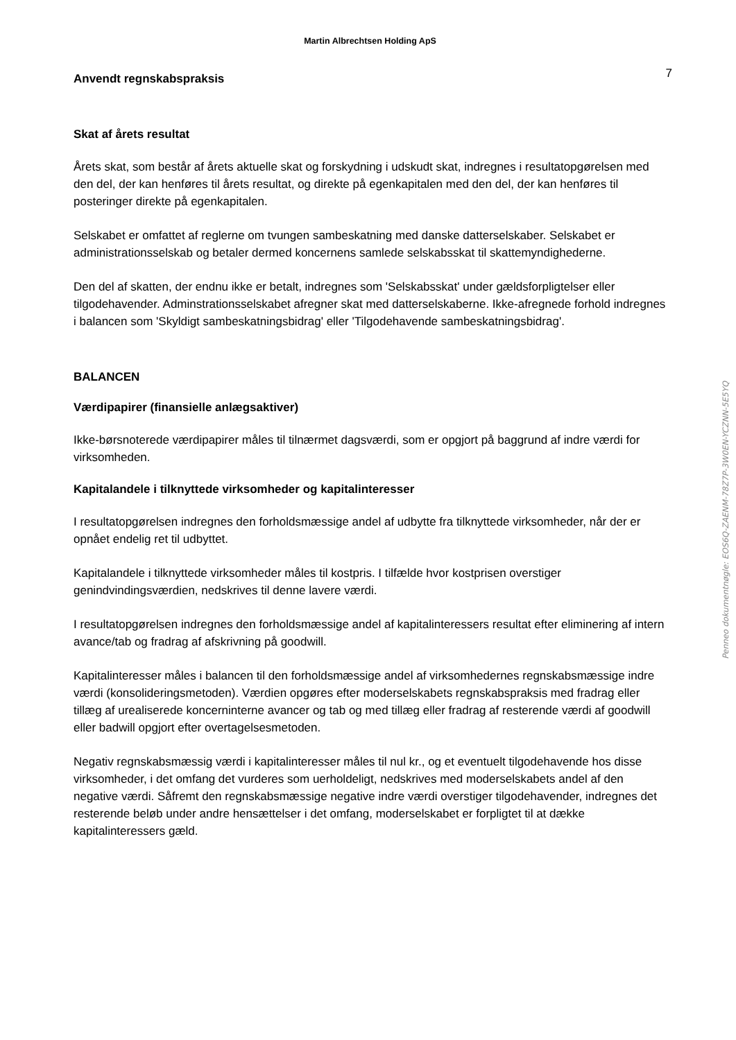Martin Albrechtsen Holding ApS
Anvendt regnskabspraksis
7
Skat af årets resultat
Årets skat, som består af årets aktuelle skat og forskydning i udskudt skat, indregnes i resultatopgørelsen med den del, der kan henføres til årets resultat, og direkte på egenkapitalen med den del, der kan henføres til posteringer direkte på egenkapitalen.
Selskabet er omfattet af reglerne om tvungen sambeskatning med danske datterselskaber. Selskabet er administrationsselskab og betaler dermed koncernens samlede selskabsskat til skattemyndighederne.
Den del af skatten, der endnu ikke er betalt, indregnes som 'Selskabsskat' under gældsforpligtelser eller tilgodehavender. Adminstrationsselskabet afregner skat med datterselskaberne. Ikke-afregnede forhold indregnes i balancen som 'Skyldigt sambeskatningsbidrag' eller 'Tilgodehavende sambeskatningsbidrag'.
BALANCEN
Værdipapirer (finansielle anlægsaktiver)
Ikke-børsnoterede værdipapirer måles til tilnærmet dagsværdi, som er opgjort på baggrund af indre værdi for virksomheden.
Kapitalandele i tilknyttede virksomheder og kapitalinteresser
I resultatopgørelsen indregnes den forholdsmæssige andel af udbytte fra tilknyttede virksomheder, når der er opnået endelig ret til udbyttet.
Kapitalandele i tilknyttede virksomheder måles til kostpris. I tilfælde hvor kostprisen overstiger genindvindingsværdien, nedskrives til denne lavere værdi.
I resultatopgørelsen indregnes den forholdsmæssige andel af kapitalinteressers resultat efter eliminering af intern avance/tab og fradrag af afskrivning på goodwill.
Kapitalinteresser måles i balancen til den forholdsmæssige andel af virksomhedernes regnskabsmæssige indre værdi (konsolideringsmetoden). Værdien opgøres efter moderselskabets regnskabspraksis med fradrag eller tillæg af urealiserede koncerninterne avancer og tab og med tillæg eller fradrag af resterende værdi af goodwill eller badwill opgjort efter overtagelsesmetoden.
Negativ regnskabsmæssig værdi i kapitalinteresser måles til nul kr., og et eventuelt tilgodehavende hos disse virksomheder, i det omfang det vurderes som uerholdeligt, nedskrives med moderselskabets andel af den negative værdi. Såfremt den regnskabsmæssige negative indre værdi overstiger tilgodehavender, indregnes det resterende beløb under andre hensættelser i det omfang, moderselskabet er forpligtet til at dække kapitalinteressers gæld.
Penneo dokumentnøgle: EOS6Q-ZAENM-78Z7P-3W0EN-YCZNN-5E5YQ